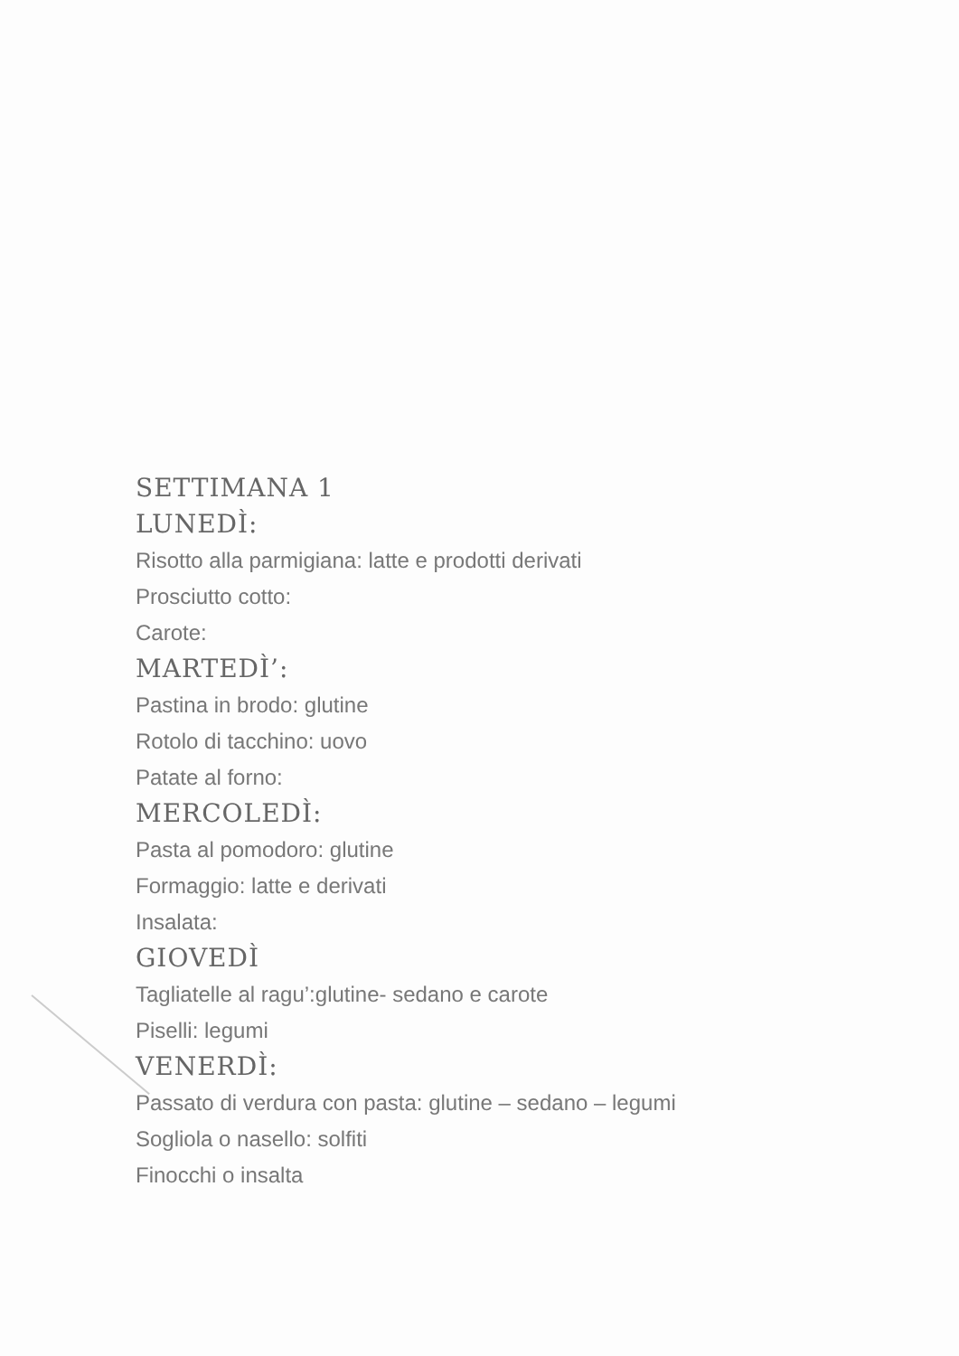SETTIMANA 1
LUNEDÌ:
Risotto alla parmigiana: latte e prodotti derivati
Prosciutto cotto:
Carote:
MARTEDÌ’:
Pastina in brodo: glutine
Rotolo di tacchino: uovo
Patate al forno:
MERCOLEDÌ:
Pasta al pomodoro: glutine
Formaggio: latte e derivati
Insalata:
GIOVEDÌ
Tagliatelle al ragu’:glutine- sedano e carote
Piselli: legumi
VENERDÌ:
Passato di verdura con pasta: glutine – sedano – legumi
Sogliola o nasello: solfiti
Finocchi o insalta